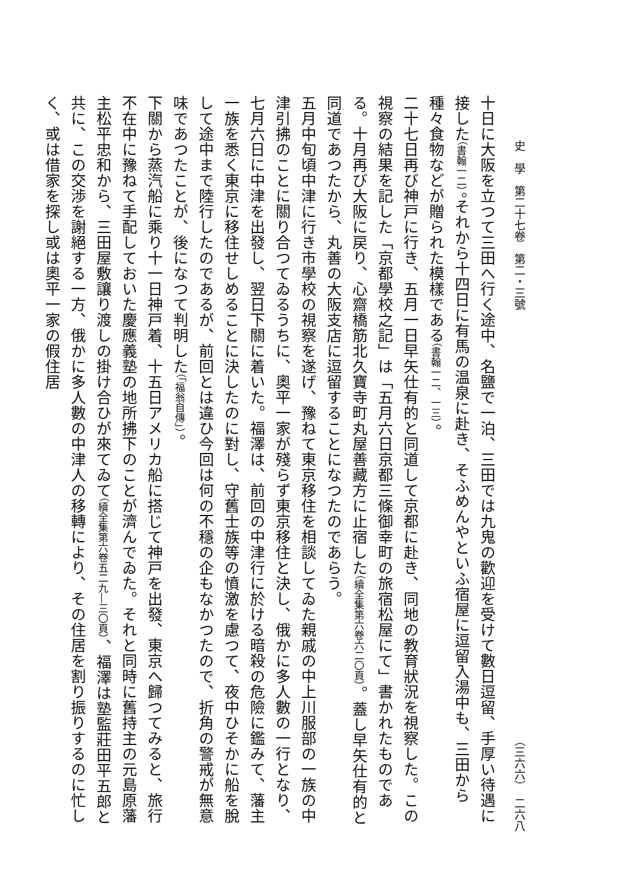史　學　第二十七卷　第二・三號 （三六六）　二六八
十日に大阪を立つて三田へ行く途中、名鹽で一泊、三田では九鬼の歡迎を受けて數日逗留、手厚い待遇に接した（書翰一二）。それから十四日に有馬の温泉に赴き、そふめんやといふ宿屋に逗留入湯中も、三田から種々食物などが贈られた模樣である（書翰一二、一三）。
二十七日再び神戸に行き、五月一日早矢仕有的と同道して京都に赴き、同地の教育狀況を視察した。この視察の結果を記した「京都學校之記」は「五月六日京都三條御幸町の旅宿松屋にて」書かれたものである。十月再び大阪に戻り、心齋橋筋北久寶寺町丸屋善藏方に止宿した（續全集第六卷六二〇頁）。蓋し早矢仕有的と同道であつたから、丸善の大阪支店に逗留することになつたのであらう。
五月中旬頃中津に行き市學校の視察を遂げ、豫ねて東京移住を相談してゐた親戚の中上川服部の一族の中津引拂のことに關り合つてゐるうちに、奧平一家が殘らず東京移住と決し、俄かに多人數の一行となり、七月六日に中津を出發し、翌日下關に着いた。福澤は、前回の中津行に於ける暗殺の危險に鑑みて、藩主一族を悉く東京に移住せしめることに決したのに對し、守舊士族等の憤激を慮つて、夜中ひそかに船を脫して途中まで陸行したのであるが、前回とは違ひ今回は何の不穩の企もなかつたので、折角の警戒が無意味であつたことが、後になつて判明した（「福翁自傳」）。
下關から蒸汽船に乘り十一日神戸着、十五日アメリカ船に搭じて神戸を出發、東京へ歸つてみると、旅行不在中に豫ねて手配しておいた慶應義塾の地所拂下のことが濟んでゐた。それと同時に舊持主の元島原藩主松平忠和から、三田屋敷讓り渡しの掛け合ひが來てゐて（續全集第六卷五二九―三〇頁）、福澤は塾監莊田平五郎と共に、この交渉を謝絕する一方、俄かに多人數の中津人の移轉により、その住居を割り振りするのに忙しく、或は借家を探し或は奧平一家の假住居